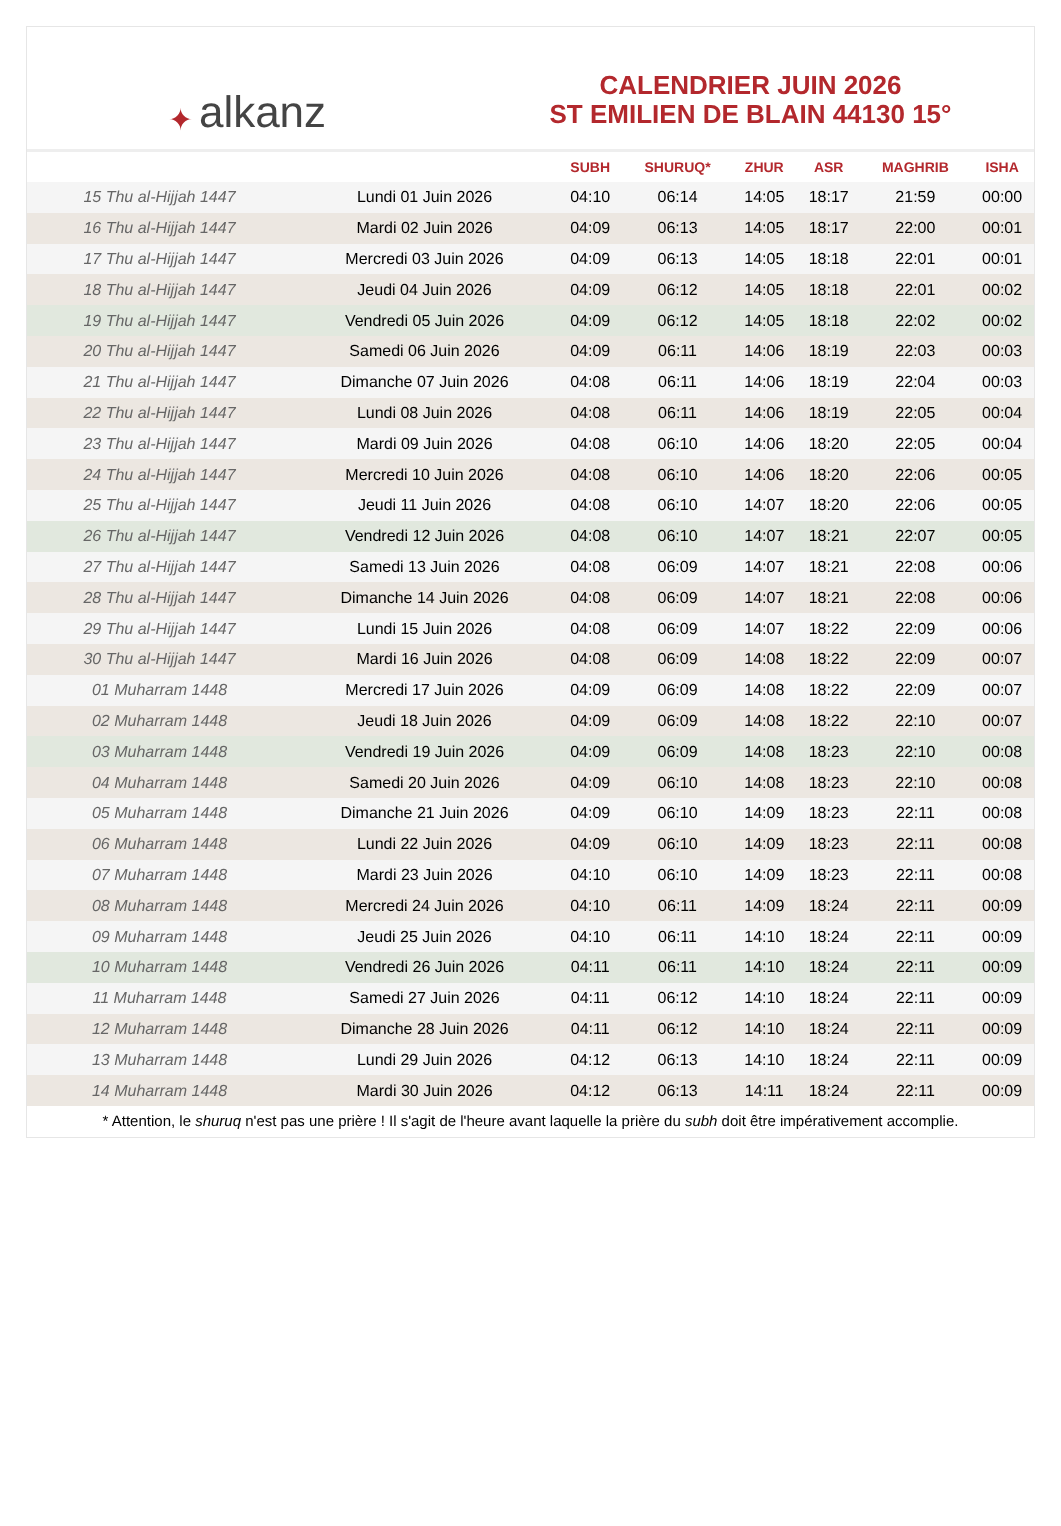✦ alkanz
CALENDRIER JUIN 2026
ST EMILIEN DE BLAIN 44130 15°
| | | SUBH | SHURUQ* | ZHUR | ASR | MAGHRIB | ISHA |
| --- | --- | --- | --- | --- | --- | --- | --- |
| 15 Thu al-Hijjah 1447 | Lundi 01 Juin 2026 | 04:10 | 06:14 | 14:05 | 18:17 | 21:59 | 00:00 |
| 16 Thu al-Hijjah 1447 | Mardi 02 Juin 2026 | 04:09 | 06:13 | 14:05 | 18:17 | 22:00 | 00:01 |
| 17 Thu al-Hijjah 1447 | Mercredi 03 Juin 2026 | 04:09 | 06:13 | 14:05 | 18:18 | 22:01 | 00:01 |
| 18 Thu al-Hijjah 1447 | Jeudi 04 Juin 2026 | 04:09 | 06:12 | 14:05 | 18:18 | 22:01 | 00:02 |
| 19 Thu al-Hijjah 1447 | Vendredi 05 Juin 2026 | 04:09 | 06:12 | 14:05 | 18:18 | 22:02 | 00:02 |
| 20 Thu al-Hijjah 1447 | Samedi 06 Juin 2026 | 04:09 | 06:11 | 14:06 | 18:19 | 22:03 | 00:03 |
| 21 Thu al-Hijjah 1447 | Dimanche 07 Juin 2026 | 04:08 | 06:11 | 14:06 | 18:19 | 22:04 | 00:03 |
| 22 Thu al-Hijjah 1447 | Lundi 08 Juin 2026 | 04:08 | 06:11 | 14:06 | 18:19 | 22:05 | 00:04 |
| 23 Thu al-Hijjah 1447 | Mardi 09 Juin 2026 | 04:08 | 06:10 | 14:06 | 18:20 | 22:05 | 00:04 |
| 24 Thu al-Hijjah 1447 | Mercredi 10 Juin 2026 | 04:08 | 06:10 | 14:06 | 18:20 | 22:06 | 00:05 |
| 25 Thu al-Hijjah 1447 | Jeudi 11 Juin 2026 | 04:08 | 06:10 | 14:07 | 18:20 | 22:06 | 00:05 |
| 26 Thu al-Hijjah 1447 | Vendredi 12 Juin 2026 | 04:08 | 06:10 | 14:07 | 18:21 | 22:07 | 00:05 |
| 27 Thu al-Hijjah 1447 | Samedi 13 Juin 2026 | 04:08 | 06:09 | 14:07 | 18:21 | 22:08 | 00:06 |
| 28 Thu al-Hijjah 1447 | Dimanche 14 Juin 2026 | 04:08 | 06:09 | 14:07 | 18:21 | 22:08 | 00:06 |
| 29 Thu al-Hijjah 1447 | Lundi 15 Juin 2026 | 04:08 | 06:09 | 14:07 | 18:22 | 22:09 | 00:06 |
| 30 Thu al-Hijjah 1447 | Mardi 16 Juin 2026 | 04:08 | 06:09 | 14:08 | 18:22 | 22:09 | 00:07 |
| 01 Muharram 1448 | Mercredi 17 Juin 2026 | 04:09 | 06:09 | 14:08 | 18:22 | 22:09 | 00:07 |
| 02 Muharram 1448 | Jeudi 18 Juin 2026 | 04:09 | 06:09 | 14:08 | 18:22 | 22:10 | 00:07 |
| 03 Muharram 1448 | Vendredi 19 Juin 2026 | 04:09 | 06:09 | 14:08 | 18:23 | 22:10 | 00:08 |
| 04 Muharram 1448 | Samedi 20 Juin 2026 | 04:09 | 06:10 | 14:08 | 18:23 | 22:10 | 00:08 |
| 05 Muharram 1448 | Dimanche 21 Juin 2026 | 04:09 | 06:10 | 14:09 | 18:23 | 22:11 | 00:08 |
| 06 Muharram 1448 | Lundi 22 Juin 2026 | 04:09 | 06:10 | 14:09 | 18:23 | 22:11 | 00:08 |
| 07 Muharram 1448 | Mardi 23 Juin 2026 | 04:10 | 06:10 | 14:09 | 18:23 | 22:11 | 00:08 |
| 08 Muharram 1448 | Mercredi 24 Juin 2026 | 04:10 | 06:11 | 14:09 | 18:24 | 22:11 | 00:09 |
| 09 Muharram 1448 | Jeudi 25 Juin 2026 | 04:10 | 06:11 | 14:10 | 18:24 | 22:11 | 00:09 |
| 10 Muharram 1448 | Vendredi 26 Juin 2026 | 04:11 | 06:11 | 14:10 | 18:24 | 22:11 | 00:09 |
| 11 Muharram 1448 | Samedi 27 Juin 2026 | 04:11 | 06:12 | 14:10 | 18:24 | 22:11 | 00:09 |
| 12 Muharram 1448 | Dimanche 28 Juin 2026 | 04:11 | 06:12 | 14:10 | 18:24 | 22:11 | 00:09 |
| 13 Muharram 1448 | Lundi 29 Juin 2026 | 04:12 | 06:13 | 14:10 | 18:24 | 22:11 | 00:09 |
| 14 Muharram 1448 | Mardi 30 Juin 2026 | 04:12 | 06:13 | 14:11 | 18:24 | 22:11 | 00:09 |
* Attention, le shuruq n'est pas une prière ! Il s'agit de l'heure avant laquelle la prière du subh doit être impérativement accomplie.